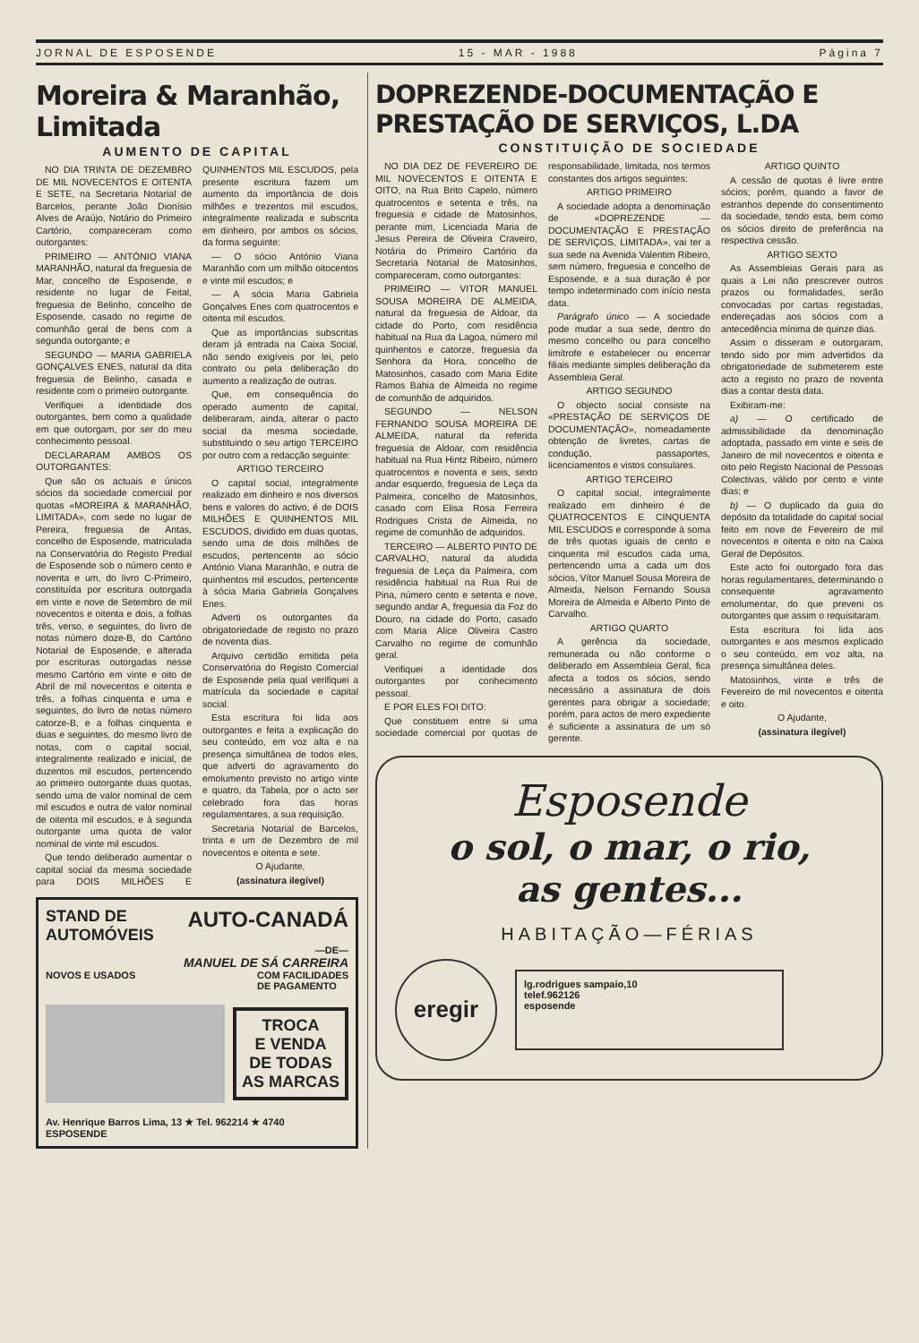JORNAL DE ESPOSENDE 15 - MAR - 1988 Página 7
Moreira & Maranhão, Limitada
AUMENTO DE CAPITAL
NO DIA TRINTA DE DEZEMBRO DE MIL NOVECENTOS E OITENTA E SETE, na Secretaria Notarial de Barcelos, perante João Dionísio Alves de Araújo, Notário do Primeiro Cartório, compareceram como outorgantes:
PRIMEIRO — ANTÓNIO VIANA MARANHÃO, natural da freguesia de Mar, concelho de Esposende, e residente no lugar de Feital, freguesia de Belinho, concelho de Esposende, casado no regime de comunhão geral de bens com a segunda outorgante; e
SEGUNDO — MARIA GABRIELA GONÇALVES ENES, natural da dita freguesia de Belinho, casada e residente com o primeiro outorgante.
Verifiquei a identidade dos outorgantes, bem como a qualidade em que outorgam, por ser do meu conhecimento pessoal.
DECLARARAM AMBOS OS OUTORGANTES:
Que são os actuais e únicos sócios da sociedade comercial por quotas «MOREIRA & MARANHÃO, LIMITADA», com sede no lugar de Pereira, freguesia de Antas, concelho de Esposende, matriculada na Conservatória do Registo Predial de Esposende sob o número cento e noventa e um, do livro C-Primeiro, constituída por escritura outorgada em vinte e nove de Setembro de mil novecentos e oitenta e dois, a folhas três, verso, e seguintes, do livro de notas número doze-B, do Cartório Notarial de Esposende, e alterada por escrituras outorgadas nesse mesmo Cartório em vinte e oito de Abril de mil novecentos e oitenta e três, a folhas cinquenta e uma e seguintes, do livro de notas número catorze-B, e a folhas cinquenta e duas e seguintes, do mesmo livro de notas, com o capital social, integralmente realizado e inicial, de duzentos mil escudos, pertencendo ao primeiro outorgante duas quotas, sendo uma de valor nominal de cem mil escudos e outra de valor nominal de oitenta mil escudos, e à segunda outorgante uma quota de valor nominal de vinte mil escudos.
Que tendo deliberado aumentar o capital social da mesma sociedade para DOIS MILHÕES E QUINHENTOS MIL ESCUDOS, pela presente escritura fazem um aumento da importância de dois milhões e trezentos mil escudos, integralmente realizada e subscrita em dinheiro, por ambos os sócios, da forma seguinte:
— O sócio António Viana Maranhão com um milhão oitocentos e vinte mil escudos; e
— A sócia Maria Gabriela Gonçalves Enes com quatrocentos e oitenta mil escudos.
Que as importâncias subscritas deram já entrada na Caixa Social, não sendo exigíveis por lei, pelo contrato ou pela deliberação do aumento a realização de outras.
Que, em consequência do operado aumento de capital, deliberaram, ainda, alterar o pacto social da mesma sociedade, substituindo o seu artigo TERCEIRO por outro com a redacção seguinte:
ARTIGO TERCEIRO
O capital social, integralmente realizado em dinheiro e nos diversos bens e valores do activo, é de DOIS MILHÕES E QUINHENTOS MIL ESCUDOS, dividido em duas quotas, sendo uma de dois milhões de escudos, pertencente ao sócio António Viana Maranhão, e outra de quinhentos mil escudos, pertencente à sócia Maria Gabriela Gonçalves Enes.
Adverti os outorgantes da obrigatoriedade de registo no prazo de noventa dias.
Arquivo certidão emitida pela Conservatória do Registo Comercial de Esposende pela qual verifiquei a matrícula da sociedade e capital social.
Esta escritura foi lida aos outorgantes e feita a explicação do seu conteúdo, em voz alta e na presença simultânea de todos eles, que adverti do agravamento do emolumento previsto no artigo vinte e quatro, da Tabela, por o acto ser celebrado fora das horas regulamentares, a sua requisição.
Secretaria Notarial de Barcelos, trinta e um de Dezembro de mil novecentos e oitenta e sete.
O Ajudante,
(assinatura ilegível)
STAND DE
AUTOMÓVEIS AUTO-CANADÁ
—DE—
MANUEL DE SÁ CARREIRA
NOVOS E USADOS COM FACILIDADES
DE PAGAMENTO
TROCA
E VENDA
DE TODAS
AS MARCAS
Av. Henrique Barros Lima, 13 ★ Tel. 962214 ★ 4740 ESPOSENDE
DOPREZENDE-DOCUMENTAÇÃO E PRESTAÇÃO DE SERVIÇOS, L.DA
CONSTITUIÇÃO DE SOCIEDADE
NO DIA DEZ DE FEVEREIRO DE MIL NOVECENTOS E OITENTA E OITO, na Rua Brito Capelo, número quatrocentos e setenta e três, na freguesia e cidade de Matosinhos, perante mim, Licenciada Maria de Jesus Pereira de Oliveira Craveiro, Notária do Primeiro Cartório da Secretaria Notarial de Matosinhos, compareceram, como outorgantes:
PRIMEIRO — VITOR MANUEL SOUSA MOREIRA DE ALMEIDA, natural da freguesia de Aldoar, da cidade do Porto, com residência habitual na Rua da Lagoa, número mil quinhentos e catorze, freguesia da Senhora da Hora, concelho de Matosinhos, casado com Maria Edite Ramos Bahia de Almeida no regime de comunhão de adquiridos.
SEGUNDO — NELSON FERNANDO SOUSA MOREIRA DE ALMEIDA, natural da referida freguesia de Aldoar, com residência habitual na Rua Hintz Ribeiro, número quatrocentos e noventa e seis, sexto andar esquerdo, freguesia de Leça da Palmeira, concelho de Matosinhos, casado com Elisa Rosa Ferreira Rodrigues Crista de Almeida, no regime de comunhão de adquiridos.
TERCEIRO — ALBERTO PINTO DE CARVALHO, natural da aludida freguesia de Leça da Palmeira, com residência habitual na Rua Rui de Pina, número cento e setenta e nove, segundo andar A, freguesia da Foz do Douro, na cidade do Porto, casado com Maria Alice Oliveira Castro Carvalho no regime de comunhão geral.
Verifiquei a identidade dos outorgantes por conhecimento pessoal.
E POR ELES FOI DITO:
Que constituem entre si uma sociedade comercial por quotas de responsabilidade, limitada, nos termos constantes dos artigos seguintes:
ARTIGO PRIMEIRO
A sociedade adopta a denominação de «DOPREZENDE — DOCUMENTAÇÃO E PRESTAÇÃO DE SERVIÇOS, LIMITADA», vai ter a sua sede na Avenida Valentim Ribeiro, sem número, freguesia e concelho de Esposende, e a sua duração é por tempo indeterminado com início nesta data.
Parágrafo único — A sociedade pode mudar a sua sede, dentro do mesmo concelho ou para concelho limítrofe e estabelecer ou encerrar filiais mediante simples deliberação da Assembleia Geral.
ARTIGO SEGUNDO
O objecto social consiste na «PRESTAÇÃO DE SERVIÇOS DE DOCUMENTAÇÃO», nomeadamente obtenção de livretes, cartas de condução, passaportes, licenciamentos e vistos consulares.
ARTIGO TERCEIRO
O capital social, integralmente realizado em dinheiro é de QUATROCENTOS E CINQUENTA MIL ESCUDOS e corresponde à soma de três quotas iguais de cento e cinquenta mil escudos cada uma, pertencendo uma a cada um dos sócios, Vítor Manuel Sousa Moreira de Almeida, Nelson Fernando Sousa Moreira de Almeida e Alberto Pinto de Carvalho.
ARTIGO QUARTO
A gerência da sociedade, remunerada ou não conforme o deliberado em Assembleia Geral, fica afecta a todos os sócios, sendo necessário a assinatura de dois gerentes para obrigar a sociedade; porém, para actos de mero expediente é suficiente a assinatura de um só gerente.
ARTIGO QUINTO
A cessão de quotas é livre entre sócios; porém, quando a favor de estranhos depende do consentimento da sociedade, tendo esta, bem como os sócios direito de preferência na respectiva cessão.
ARTIGO SEXTO
As Assembleias Gerais para as quais a Lei não prescrever outros prazos ou formalidades, serão convocadas por cartas registadas, endereçadas aos sócios com a antecedência mínima de quinze dias.
Assim o disseram e outorgaram, tendo sido por mim advertidos da obrigatoriedade de submeterem este acto a registo no prazo de noventa dias a contar desta data.
Exibiram-me:
a) — O certificado de admissibilidade da denominação adoptada, passado em vinte e seis de Janeiro de mil novecentos e oitenta e oito pelo Registo Nacional de Pessoas Colectivas, válido por cento e vinte dias; e
b) — O duplicado da guia do depósito da totalidade do capital social feito em nove de Fevereiro de mil novecentos e oitenta e oito na Caixa Geral de Depósitos.
Este acto foi outorgado fora das horas regulamentares, determinando o consequente agravamento emolumentar, do que preveni os outorgantes que assim o requisitaram.
Esta escritura foi lida aos outorgantes e aos mesmos explicado o seu conteúdo, em voz alta, na presença simultânea deles.
Matosinhos, vinte e três de Fevereiro de mil novecentos e oitenta e oito.
O Ajudante,
(assinatura ilegível)
Esposende
o sol, o mar, o rio,
as gentes...
HABITAÇÃO—FÉRIAS
eregir
lg.rodrigues sampaio,10
telef.962126
esposende